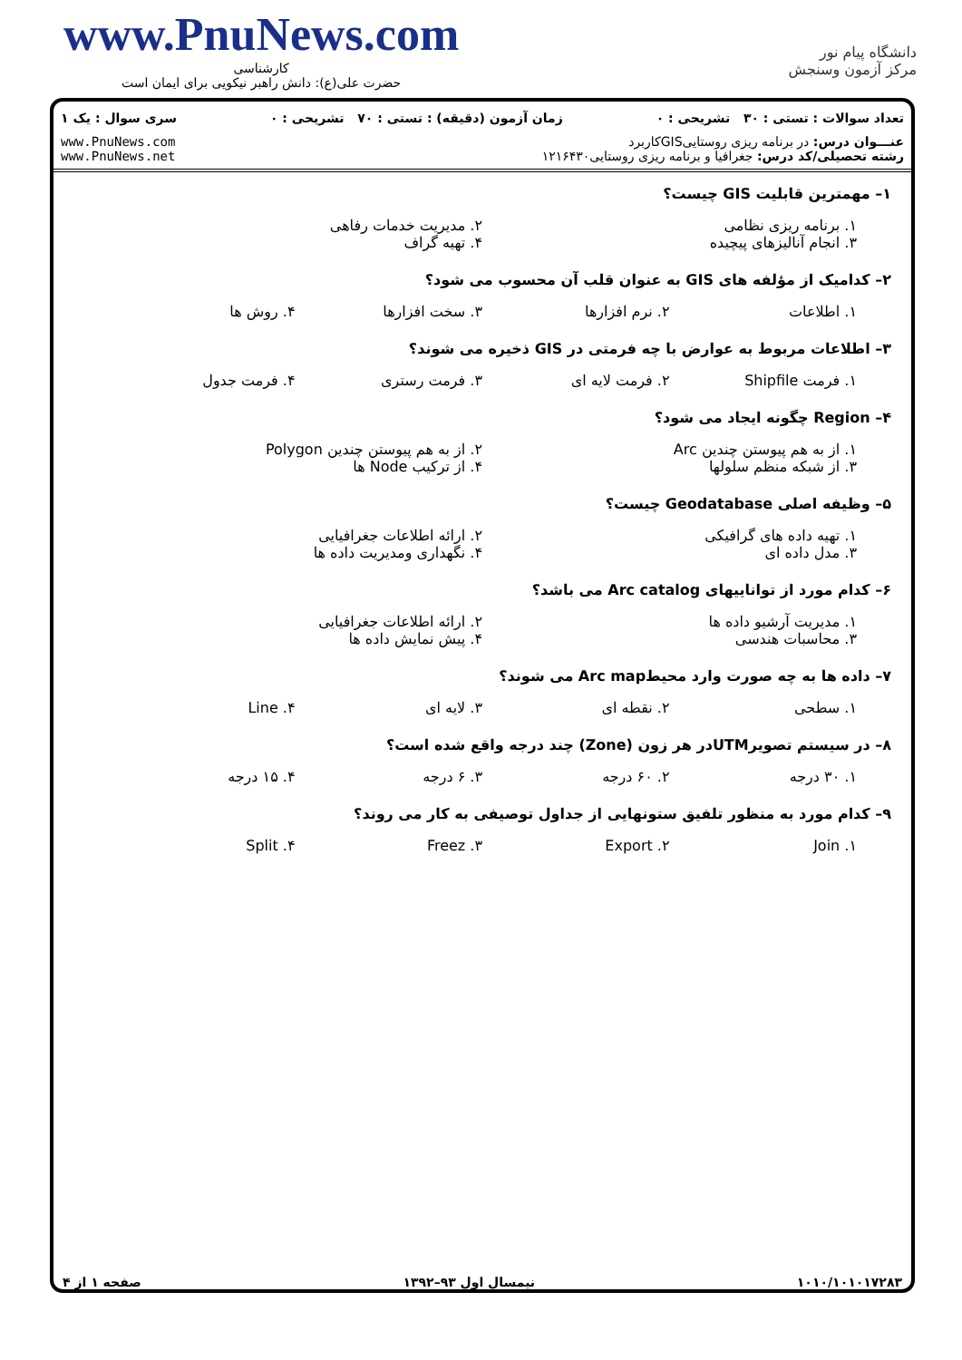www.PnuNews.com
کارشناسی
حضرت علی(ع): دانش راهبر نیکویی برای ایمان است
دانشگاه پیام نور
مرکز آزمون وسنجش
تعداد سوالات : تستی : ۳۰ تشریحی : ۰ زمان آزمون (دقیقه) : تستی : ۷۰ تشریحی : ۰ سری سوال : یک ۱
عنـــوان درس: در برنامه ریزی روستاییGISکاربرد
رشته تحصیلی/کد درس: جغرافیا و برنامه ریزی روستایی۱۲۱۶۴۳۰
www.PnuNews.com
www.PnuNews.net
۱– مهمترین قابلیت GIS چیست؟
۱. برنامه ریزی نظامی
۲. مدیریت خدمات رفاهی
۳. انجام آنالیزهای پیچیده
۴. تهیه گراف
۲– کدامیک از مؤلفه های GIS به عنوان قلب آن محسوب می شود؟
۱. اطلاعات
۲. نرم افزارها
۳. سخت افزارها
۴. روش ها
۳– اطلاعات مربوط به عوارض با چه فرمتی در GIS ذخیره می شوند؟
۱. فرمت Shipfile
۲. فرمت لایه ای
۳. فرمت رستری
۴. فرمت جدول
۴– Region چگونه ایجاد می شود؟
۱. از به هم پیوستن چندین Arc
۲. از به هم پیوستن چندین Polygon
۳. از شبکه منظم سلولها
۴. از ترکیب Node ها
۵– وظیفه اصلی Geodatabase چیست؟
۱. تهیه داده های گرافیکی
۲. ارائه اطلاعات جغرافیایی
۳. مدل داده ای
۴. نگهداری ومدیریت داده ها
۶– کدام مورد از تواناییهای Arc catalog می باشد؟
۱. مدیریت آرشیو داده ها
۲. ارائه اطلاعات جغرافیایی
۳. محاسبات هندسی
۴. پیش نمایش داده ها
۷– داده ها به چه صورت وارد محیطArc map می شوند؟
۱. سطحی
۲. نقطه ای
۳. لایه ای
۴. Line
۸– در سیستم تصویرUTMدر هر زون (Zone) چند درجه واقع شده است؟
۱. ۳۰ درجه
۲. ۶۰ درجه
۳. ۶ درجه
۴. ۱۵ درجه
۹– کدام مورد به منظور تلفیق ستونهایی از جداول توصیفی به کار می روند؟
۱. Join
۲. Export
۳. Freez
۴. Split
۱۰۱۰/۱۰۱۰۱۷۲۸۳ نیمسال اول ۹۳–۱۳۹۲ صفحه ۱ از ۴